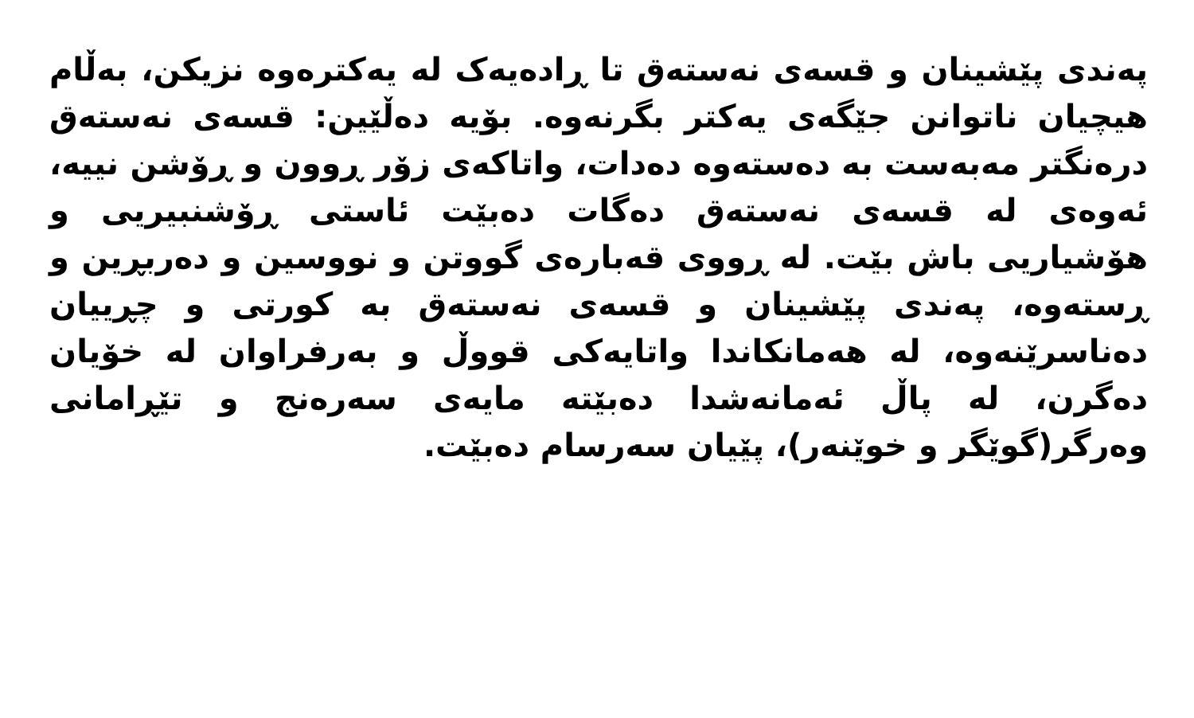پەندی پێشینان و قسەی نەستەق تا ڕادەیەک لە یەکترەوە نزیکن، بەڵام هیچیان ناتوانن جێگەی یەکتر بگرنەوە. بۆیە دەڵێین: قسەی نەستەق درەنگتر مەبەست بە دەستەوە دەدات، واتاکەی زۆر ڕوون و ڕۆشن نییە، ئەوەی لە قسەی نەستەق دەگات دەبێت ئاستی ڕۆشنبیریی و هۆشیاریی باش بێت. لە ڕووی قەبارەی گووتن و نووسین و دەربڕین و ڕستەوە، پەندی پێشینان و قسەی نەستەق بە کورتی و چڕییان دەناسرێنەوە، لە هەمانکاندا واتایەکی قووڵ و بەرفراوان لە خۆیان دەگرن، لە پاڵ ئەمانەشدا دەبێتە مایەی سەرەنج و تێڕامانی وەرگر(گوێگر و خوێنەر)، پێیان سەرسام دەبێت.